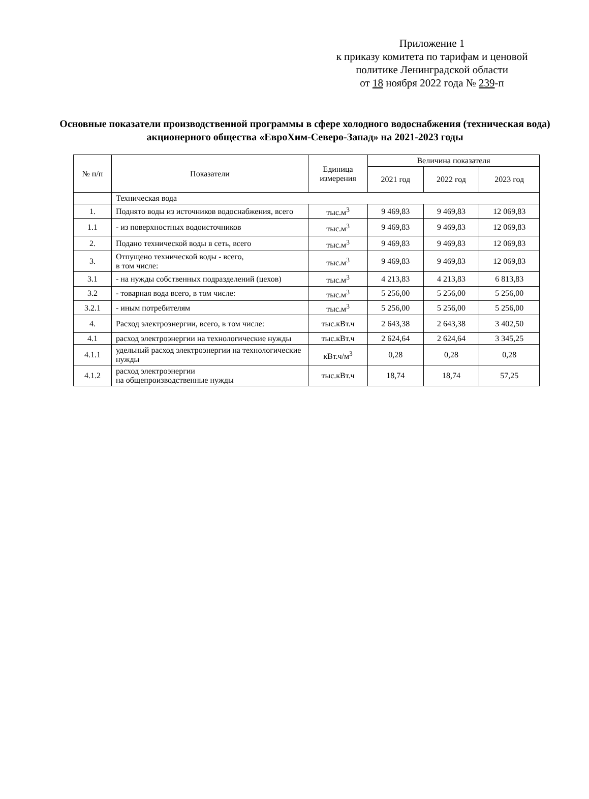Приложение 1
к приказу комитета по тарифам и ценовой политике Ленинградской области
от 18 ноября 2022 года № 239-п
Основные показатели производственной программы в сфере холодного водоснабжения (техническая вода) акционерного общества «ЕвроХим-Северо-Запад» на 2021-2023 годы
| № п/п | Показатели | Единица измерения | Величина показателя | | |
| --- | --- | --- | --- | --- | --- |
| | | | 2021 год | 2022 год | 2023 год |
| | Техническая вода | | | | |
| 1. | Поднято воды из источников водоснабжения, всего | тыс.м<sup>3</sup> | 9 469,83 | 9 469,83 | 12 069,83 |
| 1.1 | - из поверхностных водоисточников | тыс.м<sup>3</sup> | 9 469,83 | 9 469,83 | 12 069,83 |
| 2. | Подано технической воды в сеть, всего | тыс.м<sup>3</sup> | 9 469,83 | 9 469,83 | 12 069,83 |
| 3. | Отпущено технической воды - всего, в том числе: | тыс.м<sup>3</sup> | 9 469,83 | 9 469,83 | 12 069,83 |
| 3.1 | - на нужды собственных подразделений (цехов) | тыс.м<sup>3</sup> | 4 213,83 | 4 213,83 | 6 813,83 |
| 3.2 | - товарная вода всего, в том числе: | тыс.м<sup>3</sup> | 5 256,00 | 5 256,00 | 5 256,00 |
| 3.2.1 | - иным потребителям | тыс.м<sup>3</sup> | 5 256,00 | 5 256,00 | 5 256,00 |
| 4. | Расход электроэнергии, всего, в том числе: | тыс.кВт.ч | 2 643,38 | 2 643,38 | 3 402,50 |
| 4.1 | расход электроэнергии на технологические нужды | тыс.кВт.ч | 2 624,64 | 2 624,64 | 3 345,25 |
| 4.1.1 | удельный расход электроэнергии на технологические нужды | кВт.ч/м<sup>3</sup> | 0,28 | 0,28 | 0,28 |
| 4.1.2 | расход электроэнергии на общепроизводственные нужды | тыс.кВт.ч | 18,74 | 18,74 | 57,25 |